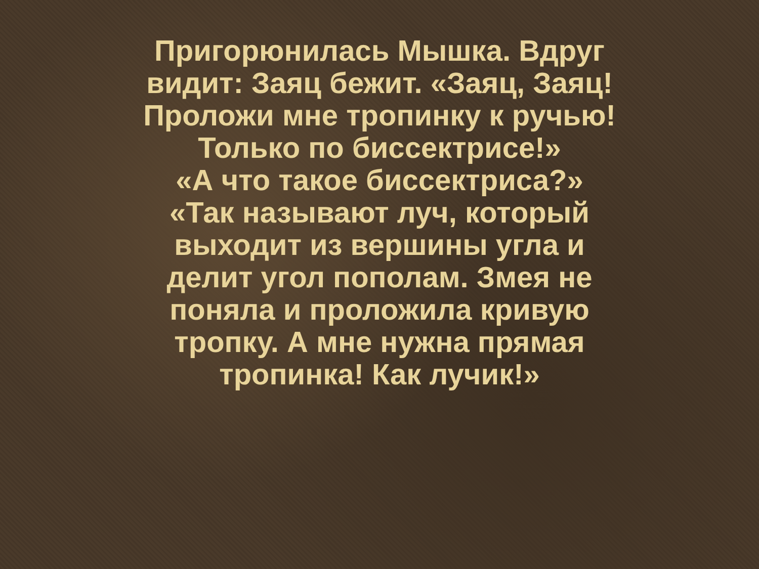Пригорюнилась Мышка. Вдруг
видит: Заяц бежит. «Заяц, Заяц!
Проложи мне тропинку к ручью!
Только по биссектрисе!»
«А что такое биссектриса?»
«Так называют луч, который
выходит из вершины угла и
делит угол пополам. Змея не
поняла и проложила кривую
тропку. А мне нужна прямая
тропинка! Как лучик!»